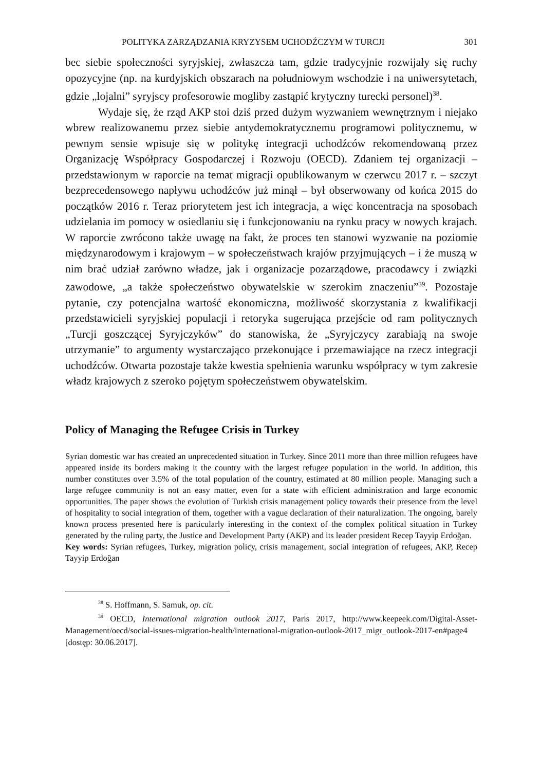POLITYKA ZARZĄDZANIA KRYZYSEM UCHODŹCZYM W TURCJI 301
bec siebie społeczności syryjskiej, zwłaszcza tam, gdzie tradycyjnie rozwijały się ruchy opozycyjne (np. na kurdyjskich obszarach na południowym wschodzie i na uniwersytetach, gdzie „lojalni” syryjscy profesorowie mogliby zastąpić krytyczny turecki personel)<sup>38</sup>.
Wydaje się, że rząd AKP stoi dziś przed dużym wyzwaniem wewnętrznym i niejako wbrew realizowanemu przez siebie antydemokratycznemu programowi politycznemu, w pewnym sensie wpisuje się w politykę integracji uchodźców rekomendowaną przez Organizację Współpracy Gospodarczej i Rozwoju (OECD). Zdaniem tej organizacji – przedstawionym w raporcie na temat migracji opublikowanym w czerwcu 2017 r. – szczyt bezprecedensowego napływu uchodźców już minął – był obserwowany od końca 2015 do początków 2016 r. Teraz priorytetem jest ich integracja, a więc koncentracja na sposobach udzielania im pomocy w osiedlaniu się i funkcjonowaniu na rynku pracy w nowych krajach. W raporcie zwrócono także uwagę na fakt, że proces ten stanowi wyzwanie na poziomie międzynarodowym i krajowym – w społeczeństwach krajów przyjmujących – i że muszą w nim brać udział zarówno władze, jak i organizacje pozarządowe, pracodawcy i związki zawodowe, „a także społeczeństwo obywatelskie w szerokim znaczeniu”<sup>39</sup>. Pozostaje pytanie, czy potencjalna wartość ekonomiczna, możliwość skorzystania z kwalifikacji przedstawicieli syryjskiej populacji i retoryka sugerująca przejście od ram politycznych „Turcji goszczącej Syryjczyków” do stanowiska, że „Syryjczycy zarabiają na swoje utrzymanie” to argumenty wystarczająco przekonujące i przemawiające na rzecz integracji uchodźców. Otwarta pozostaje także kwestia spełnienia warunku współpracy w tym zakresie władz krajowych z szeroko pojętym społeczeństwem obywatelskim.
Policy of Managing the Refugee Crisis in Turkey
Syrian domestic war has created an unprecedented situation in Turkey. Since 2011 more than three million refugees have appeared inside its borders making it the country with the largest refugee population in the world. In addition, this number constitutes over 3.5% of the total population of the country, estimated at 80 million people. Managing such a large refugee community is not an easy matter, even for a state with efficient administration and large economic opportunities. The paper shows the evolution of Turkish crisis management policy towards their presence from the level of hospitality to social integration of them, together with a vague declaration of their naturalization. The ongoing, barely known process presented here is particularly interesting in the context of the complex political situation in Turkey generated by the ruling party, the Justice and Development Party (AKP) and its leader president Recep Tayyip Erdoğan.
Key words: Syrian refugees, Turkey, migration policy, crisis management, social integration of refugees, AKP, Recep Tayyip Erdoğan
<sup>38</sup> S. Hoffmann, S. Samuk, op. cit.
<sup>39</sup> OECD, International migration outlook 2017, Paris 2017, http://www.keepeek.com/Digital-Asset-Management/oecd/social-issues-migration-health/international-migration-outlook-2017_migr_outlook-2017-en#page4 [dostęp: 30.06.2017].